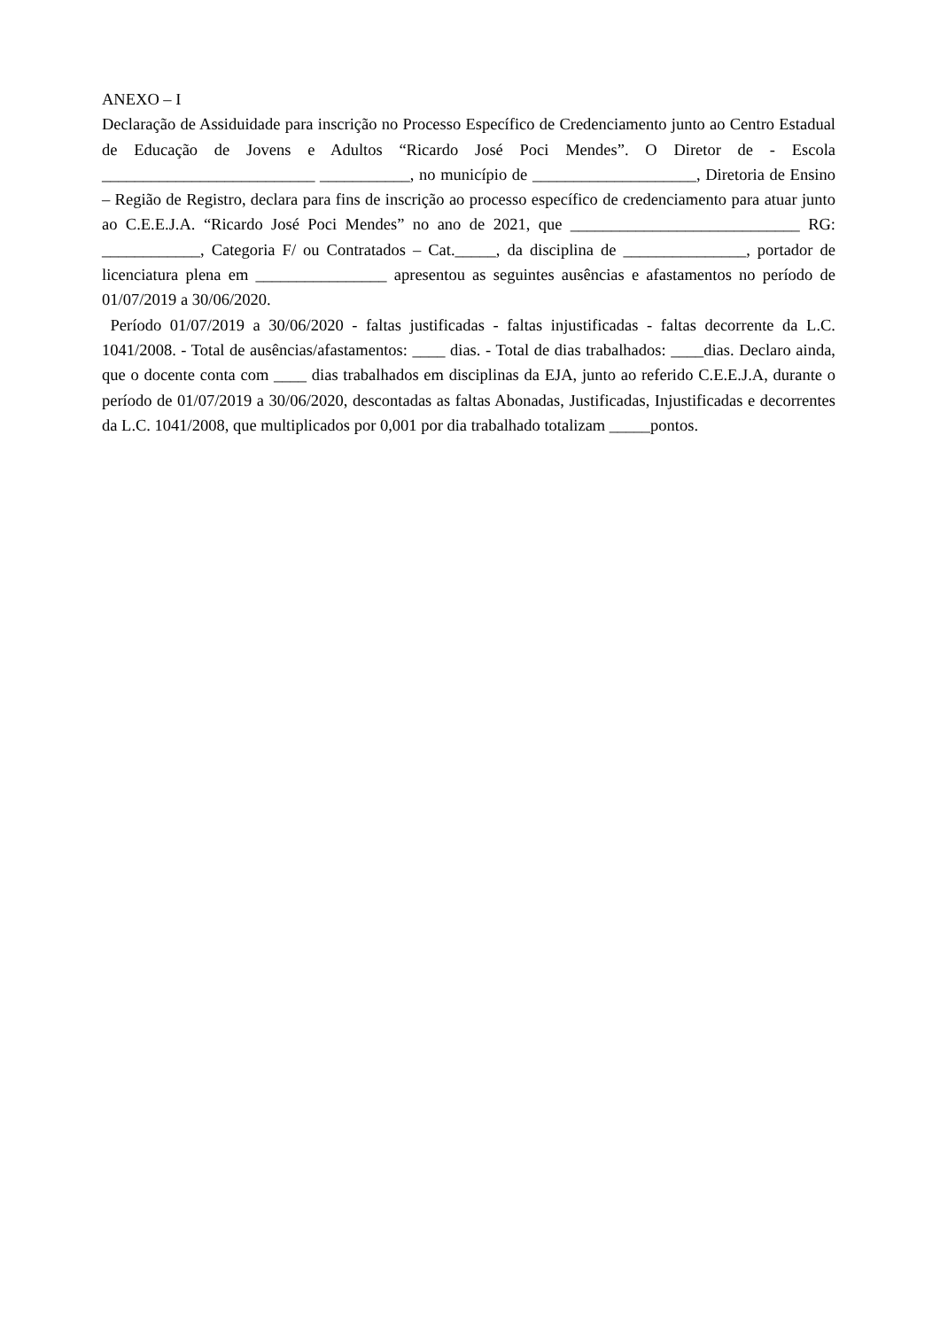ANEXO – I
Declaração de Assiduidade para inscrição no Processo Específico de Credenciamento junto ao Centro Estadual de Educação de Jovens e Adultos “Ricardo José Poci Mendes”. O Diretor de - Escola __________________________ ___________, no município de ____________________, Diretoria de Ensino – Região de Registro, declara para fins de inscrição ao processo específico de credenciamento para atuar junto ao C.E.E.J.A. “Ricardo José Poci Mendes” no ano de 2021, que ____________________________ RG: ____________, Categoria F/ ou Contratados – Cat._____, da disciplina de _______________, portador de licenciatura plena em ________________ apresentou as seguintes ausências e afastamentos no período de 01/07/2019 a 30/06/2020.
Período 01/07/2019 a 30/06/2020 - faltas justificadas - faltas injustificadas - faltas decorrente da L.C. 1041/2008. - Total de ausências/afastamentos: ____ dias. - Total de dias trabalhados: ____dias. Declaro ainda, que o docente conta com ____ dias trabalhados em disciplinas da EJA, junto ao referido C.E.E.J.A, durante o período de 01/07/2019 a 30/06/2020, descontadas as faltas Abonadas, Justificadas, Injustificadas e decorrentes da L.C. 1041/2008, que multiplicados por 0,001 por dia trabalhado totalizam _____pontos.